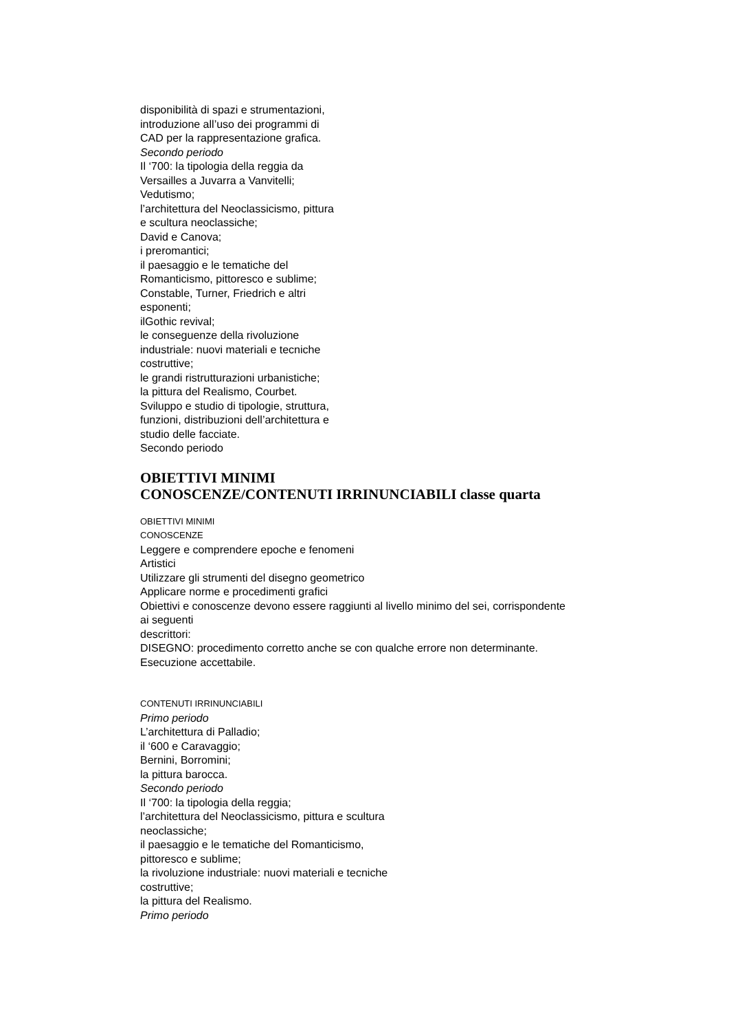disponibilità di spazi e strumentazioni,
introduzione all’uso dei programmi di
CAD per la rappresentazione grafica.
Secondo periodo
Il ‘700: la tipologia della reggia da
Versailles a Juvarra a Vanvitelli;
Vedutismo;
l’architettura del Neoclassicismo, pittura
e scultura neoclassiche;
David e Canova;
i preromantici;
il paesaggio e le tematiche del
Romanticismo, pittoresco e sublime;
Constable, Turner, Friedrich e altri
esponenti;
ilGothic revival;
le conseguenze della rivoluzione
industriale: nuovi materiali e tecniche
costruttive;
le grandi ristrutturazioni urbanistiche;
la pittura del Realismo, Courbet.
Sviluppo e studio di tipologie, struttura,
funzioni, distribuzioni dell’architettura e
studio delle facciate.
Secondo periodo
OBIETTIVI MINIMI
CONOSCENZE/CONTENUTI IRRINUNCIABILI classe quarta
OBIETTIVI MINIMI
CONOSCENZE
Leggere e comprendere epoche e fenomeni
Artistici
Utilizzare gli strumenti del disegno geometrico
Applicare norme e procedimenti grafici
Obiettivi e conoscenze devono essere raggiunti al livello minimo del sei, corrispondente
ai seguenti
descrittori:
DISEGNO: procedimento corretto anche se con qualche errore non determinante.
Esecuzione accettabile.
CONTENUTI IRRINUNCIABILI
Primo periodo
L’architettura di Palladio;
il ‘600 e Caravaggio;
Bernini, Borromini;
la pittura barocca.
Secondo periodo
Il ‘700: la tipologia della reggia;
l’architettura del Neoclassicismo, pittura e scultura
neoclassiche;
il paesaggio e le tematiche del Romanticismo,
pittoresco e sublime;
la rivoluzione industriale: nuovi materiali e tecniche
costruttive;
la pittura del Realismo.
Primo periodo